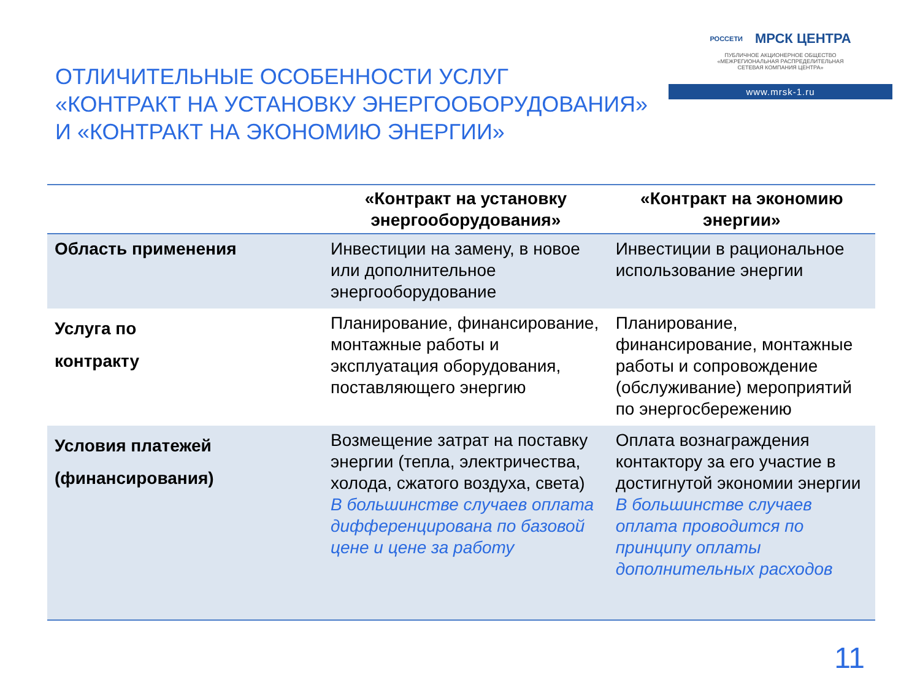ОТЛИЧИТЕЛЬНЫЕ ОСОБЕННОСТИ УСЛУГ
«КОНТРАКТ НА УСТАНОВКУ ЭНЕРГООБОРУДОВАНИЯ»
И «КОНТРАКТ НА ЭКОНОМИЮ ЭНЕРГИИ»
РОССЕТИ МРСК ЦЕНТРА
ПУБЛИЧНОЕ АКЦИОНЕРНОЕ ОБЩЕСТВО
«МЕЖРЕГИОНАЛЬНАЯ РАСПРЕДЕЛИТЕЛЬНАЯ
СЕТЕВАЯ КОМПАНИЯ ЦЕНТРА»
www.mrsk-1.ru
| | «Контракт на установку энергооборудования» | «Контракт на экономию энергии» |
| --- | --- | --- |
| Область применения | Инвестиции на замену, в новое или дополнительное энергооборудование | Инвестиции в рациональное использование энергии |
| Услуга по контракту | Планирование, финансирование, монтажные работы и эксплуатация оборудования, поставляющего энергию | Планирование, финансирование, монтажные работы и сопровождение (обслуживание) мероприятий по энергосбережению |
| Условия платежей (финансирования) | Возмещение затрат на поставку энергии (тепла, электричества, холода, сжатого воздуха, света) В большинстве случаев оплата дифференцирована по базовой цене и цене за работу | Оплата вознаграждения контактору за его участие в достигнутой экономии энергии В большинстве случаев оплата проводится по принципу оплаты дополнительных расходов |
11